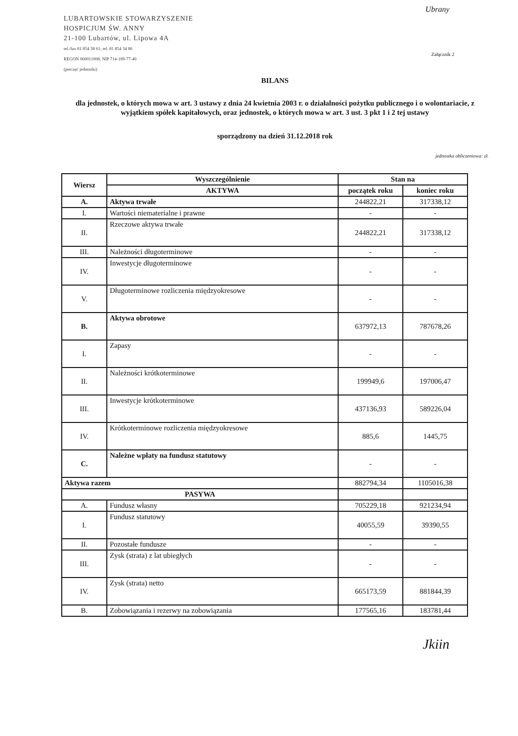Ubrany
LUBARTOWSKIE STOWARZYSZENIE
HOSPICJUM ŚW. ANNY
21-100 Lubartów, ul. Lipowa 4A
tel./fax 81 854 38 61; tel. 81 854 34 86
REGON 060011008; NIP 714-189-77-40
(pieczęć jednostki)
Załącznik 2
BILANS
dla jednostek, o których mowa w art. 3 ustawy z dnia 24 kwietnia 2003 r. o działalności pożytku publicznego i o wolontariacie, z wyjątkiem spółek kapitałowych, oraz jednostek, o których mowa w art. 3 ust. 3 pkt 1 i 2 tej ustawy
sporządzony na dzień 31.12.2018 rok
jednostka obliczeniowa: zł.
| Wiersz | Wyszczególnienie | Stan na | |
| --- | --- | --- | --- |
| | AKTYWA | początek roku | koniec roku |
| A. | Aktywa trwałe | 244822,21 | 317338,12 |
| I. | Wartości niematerialne i prawne | - | - |
| II. | Rzeczowe aktywa trwałe | 244822,21 | 317338,12 |
| III. | Należności długoterminowe | - | - |
| IV. | Inwestycje długoterminowe | - | - |
| V. | Długoterminowe rozliczenia międzyokresowe | - | - |
| B. | Aktywa obrotowe | 637972,13 | 787678,26 |
| I. | Zapasy | - | - |
| II. | Należności krótkoterminowe | 199949,6 | 197006,47 |
| III. | Inwestycje krótkoterminowe | 437136,93 | 589226,04 |
| IV. | Krótkoterminowe rozliczenia międzyokresowe | 885,6 | 1445,75 |
| C. | Należne wpłaty na fundusz statutowy | - | - |
| Aktywa razem | | 882794,34 | 1105016,38 |
| PASYWA | | | |
| A. | Fundusz własny | 705229,18 | 921234,94 |
| I. | Fundusz statutowy | 40055,59 | 39390,55 |
| II. | Pozostałe fundusze | - | - |
| III. | Zysk (strata) z lat ubiegłych | - | - |
| IV. | Zysk (strata) netto | 665173,59 | 881844,39 |
| B. | Zobowiązania i rezerwy na zobowiązania | 177565,16 | 183781,44 |
Jkiin